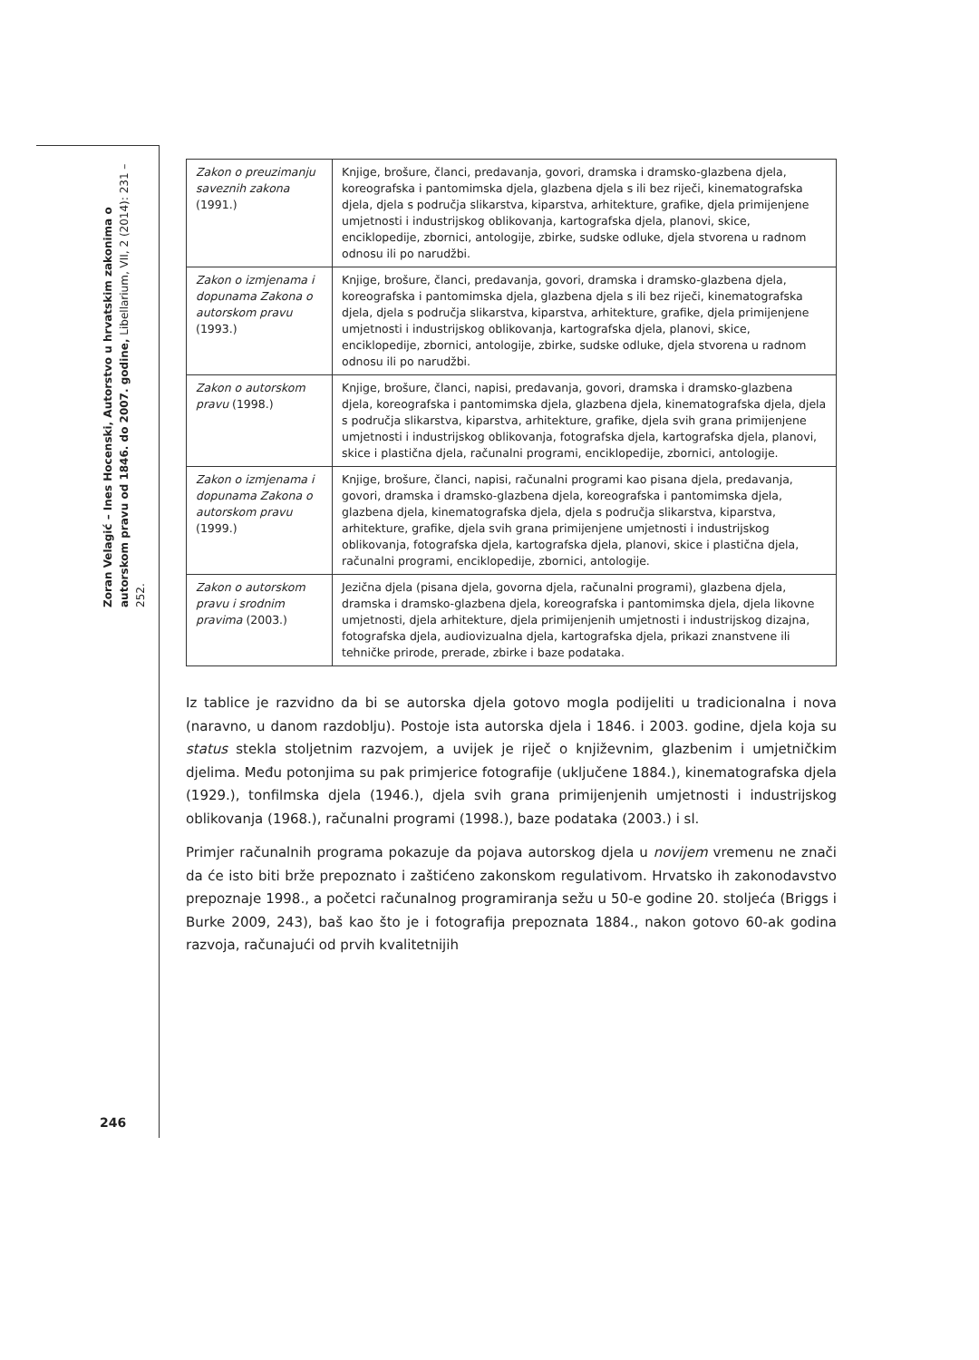Zoran Velagić – Ines Hocenski, Autorstvo u hrvatskim zakonima o autorskom pravu od 1846. do 2007. godine, Libellarium, VII, 2 (2014): 231 – 252.
246
| Zakon o preuzimanju saveznih zakona (1991.) | Knjige, brošure, članci, predavanja, govori, dramska i dramsko-glazbena djela, koreografska i pantomimska djela, glazbena djela s ili bez riječi, kinematografska djela, djela s područja slikarstva, kiparstva, arhitekture, grafike, djela primijenjene umjetnosti i industrijskog oblikovanja, kartografska djela, planovi, skice, enciklopedije, zbornici, antologije, zbirke, sudske odluke, djela stvorena u radnom odnosu ili po narudžbi. |
| Zakon o izmjenama i dopunama Zakona o autorskom pravu (1993.) | Knjige, brošure, članci, predavanja, govori, dramska i dramsko-glazbena djela, koreografska i pantomimska djela, glazbena djela s ili bez riječi, kinematografska djela, djela s područja slikarstva, kiparstva, arhitekture, grafike, djela primijenjene umjetnosti i industrijskog oblikovanja, kartografska djela, planovi, skice, enciklopedije, zbornici, antologije, zbirke, sudske odluke, djela stvorena u radnom odnosu ili po narudžbi. |
| Zakon o autorskom pravu (1998.) | Knjige, brošure, članci, napisi, predavanja, govori, dramska i dramsko-glazbena djela, koreografska i pantomimska djela, glazbena djela, kinematografska djela, djela s područja slikarstva, kiparstva, arhitekture, grafike, djela svih grana primijenjene umjetnosti i industrijskog oblikovanja, fotografska djela, kartografska djela, planovi, skice i plastična djela, računalni programi, enciklopedije, zbornici, antologije. |
| Zakon o izmjenama i dopunama Zakona o autorskom pravu (1999.) | Knjige, brošure, članci, napisi, računalni programi kao pisana djela, predavanja, govori, dramska i dramsko-glazbena djela, koreografska i pantomimska djela, glazbena djela, kinematografska djela, djela s područja slikarstva, kiparstva, arhitekture, grafike, djela svih grana primijenjene umjetnosti i industrijskog oblikovanja, fotografska djela, kartografska djela, planovi, skice i plastična djela, računalni programi, enciklopedije, zbornici, antologije. |
| Zakon o autorskom pravu i srodnim pravima (2003.) | Jezična djela (pisana djela, govorna djela, računalni programi), glazbena djela, dramska i dramsko-glazbena djela, koreografska i pantomimska djela, djela likovne umjetnosti, djela arhitekture, djela primijenjenih umjetnosti i industrijskog dizajna, fotografska djela, audiovizualna djela, kartografska djela, prikazi znanstvene ili tehničke prirode, prerade, zbirke i baze podataka. |
Iz tablice je razvidno da bi se autorska djela gotovo mogla podijeliti u tradicionalna i nova (naravno, u danom razdoblju). Postoje ista autorska djela i 1846. i 2003. godine, djela koja su status stekla stoljetnim razvojem, a uvijek je riječ o književnim, glazbenim i umjetničkim djelima. Među potonjima su pak primjerice fotografije (uključene 1884.), kinematografska djela (1929.), tonfilmska djela (1946.), djela svih grana primijenjenih umjetnosti i industrijskog oblikovanja (1968.), računalni programi (1998.), baze podataka (2003.) i sl.
Primjer računalnih programa pokazuje da pojava autorskog djela u novijem vremenu ne znači da će isto biti brže prepoznato i zaštićeno zakonskom regulativom. Hrvatsko ih zakonodavstvo prepoznaje 1998., a početci računalnog programiranja sežu u 50-e godine 20. stoljeća (Briggs i Burke 2009, 243), baš kao što je i fotografija prepoznata 1884., nakon gotovo 60-ak godina razvoja, računajući od prvih kvalitetnijih